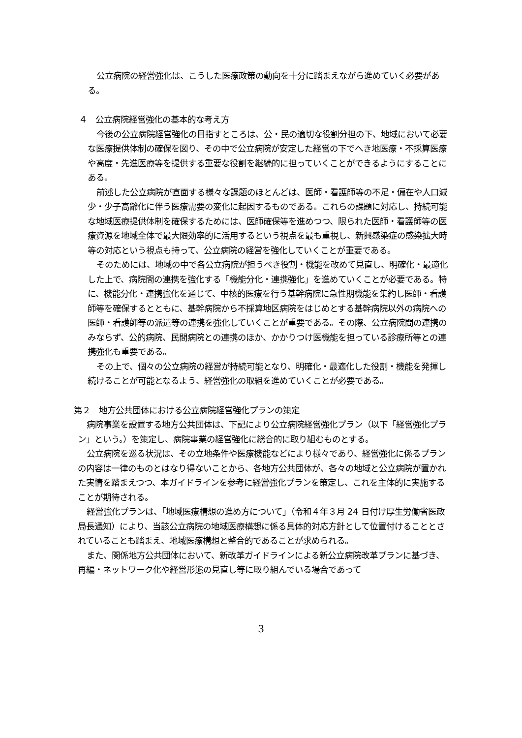公立病院の経営強化は、こうした医療政策の動向を十分に踏まえながら進めていく必要がある。
４　公立病院経営強化の基本的な考え方
今後の公立病院経営強化の目指すところは、公・民の適切な役割分担の下、地域において必要な医療提供体制の確保を図り、その中で公立病院が安定した経営の下でへき地医療・不採算医療や高度・先進医療等を提供する重要な役割を継続的に担っていくことができるようにすることにある。
前述した公立病院が直面する様々な課題のほとんどは、医師・看護師等の不足・偏在や人口減少・少子高齢化に伴う医療需要の変化に起因するものである。これらの課題に対応し、持続可能な地域医療提供体制を確保するためには、医師確保等を進めつつ、限られた医師・看護師等の医療資源を地域全体で最大限効率的に活用するという視点を最も重視し、新興感染症の感染拡大時等の対応という視点も持って、公立病院の経営を強化していくことが重要である。
そのためには、地域の中で各公立病院が担うべき役割・機能を改めて見直し、明確化・最適化した上で、病院間の連携を強化する「機能分化・連携強化」を進めていくことが必要である。特に、機能分化・連携強化を通じて、中核的医療を行う基幹病院に急性期機能を集約し医師・看護師等を確保するとともに、基幹病院から不採算地区病院をはじめとする基幹病院以外の病院への医師・看護師等の派遣等の連携を強化していくことが重要である。その際、公立病院間の連携のみならず、公的病院、民間病院との連携のほか、かかりつけ医機能を担っている診療所等との連携強化も重要である。
その上で、個々の公立病院の経営が持続可能となり、明確化・最適化した役割・機能を発揮し続けることが可能となるよう、経営強化の取組を進めていくことが必要である。
第２　地方公共団体における公立病院経営強化プランの策定
病院事業を設置する地方公共団体は、下記により公立病院経営強化プラン（以下「経営強化プラン」という。）を策定し、病院事業の経営強化に総合的に取り組むものとする。
公立病院を巡る状況は、その立地条件や医療機能などにより様々であり、経営強化に係るプランの内容は一律のものとはなり得ないことから、各地方公共団体が、各々の地域と公立病院が置かれた実情を踏まえつつ、本ガイドラインを参考に経営強化プランを策定し、これを主体的に実施することが期待される。
経営強化プランは、「地域医療構想の進め方について」（令和４年３月 24 日付け厚生労働省医政局長通知）により、当該公立病院の地域医療構想に係る具体的対応方針として位置付けることとされていることも踏まえ、地域医療構想と整合的であることが求められる。
また、関係地方公共団体において、新改革ガイドラインによる新公立病院改革プランに基づき、再編・ネットワーク化や経営形態の見直し等に取り組んでいる場合であって
3